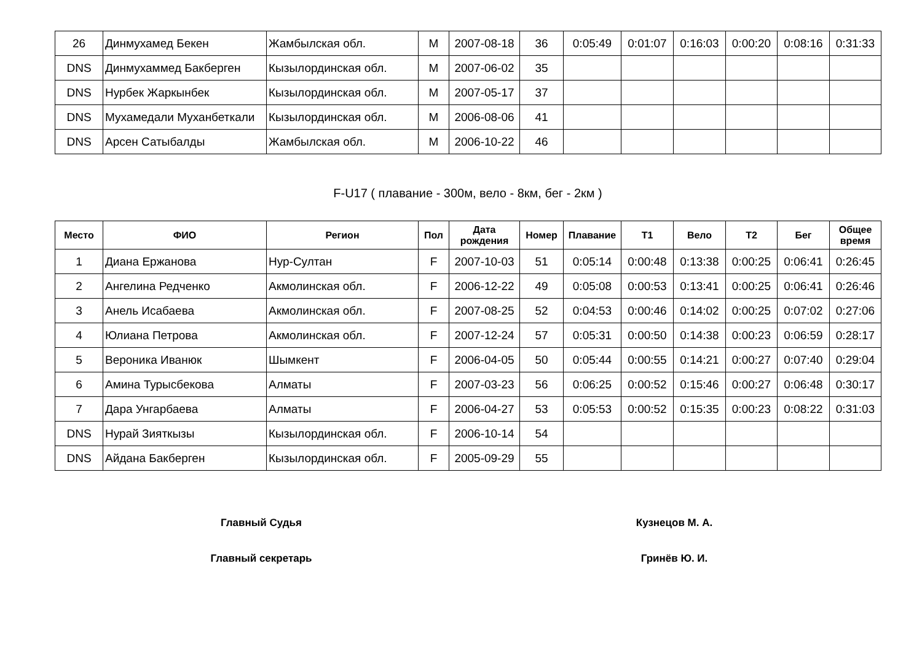| 26 | Динмухамед Бекен | Жамбылская обл. | M | 2007-08-18 | 36 | 0:05:49 | 0:01:07 | 0:16:03 | 0:00:20 | 0:08:16 | 0:31:33 |
| DNS | Динмухаммед Бакберген | Кызылординская обл. | M | 2007-06-02 | 35 | | | | | | |
| DNS | Нурбек Жаркынбек | Кызылординская обл. | M | 2007-05-17 | 37 | | | | | | |
| DNS | Мухамедали Муханбеткали | Кызылординская обл. | M | 2006-08-06 | 41 | | | | | | |
| DNS | Арсен Сатыбалды | Жамбылская обл. | M | 2006-10-22 | 46 | | | | | | |
F-U17 ( плавание - 300м, вело - 8км, бег - 2км )
| Место | ФИО | Регион | Пол | Дата рождения | Номер | Плавание | T1 | Вело | T2 | Бег | Общее время |
| --- | --- | --- | --- | --- | --- | --- | --- | --- | --- | --- | --- |
| 1 | Диана Ержанова | Нур-Султан | F | 2007-10-03 | 51 | 0:05:14 | 0:00:48 | 0:13:38 | 0:00:25 | 0:06:41 | 0:26:45 |
| 2 | Ангелина Редченко | Акмолинская обл. | F | 2006-12-22 | 49 | 0:05:08 | 0:00:53 | 0:13:41 | 0:00:25 | 0:06:41 | 0:26:46 |
| 3 | Анель Исабаева | Акмолинская обл. | F | 2007-08-25 | 52 | 0:04:53 | 0:00:46 | 0:14:02 | 0:00:25 | 0:07:02 | 0:27:06 |
| 4 | Юлиана Петрова | Акмолинская обл. | F | 2007-12-24 | 57 | 0:05:31 | 0:00:50 | 0:14:38 | 0:00:23 | 0:06:59 | 0:28:17 |
| 5 | Вероника Иванюк | Шымкент | F | 2006-04-05 | 50 | 0:05:44 | 0:00:55 | 0:14:21 | 0:00:27 | 0:07:40 | 0:29:04 |
| 6 | Амина Турысбекова | Алматы | F | 2007-03-23 | 56 | 0:06:25 | 0:00:52 | 0:15:46 | 0:00:27 | 0:06:48 | 0:30:17 |
| 7 | Дара Унгарбаева | Алматы | F | 2006-04-27 | 53 | 0:05:53 | 0:00:52 | 0:15:35 | 0:00:23 | 0:08:22 | 0:31:03 |
| DNS | Нурай Зияткызы | Кызылординская обл. | F | 2006-10-14 | 54 | | | | | | |
| DNS | Айдана Бакберген | Кызылординская обл. | F | 2005-09-29 | 55 | | | | | | |
Главный Судья Кузнецов М. А.
Главный секретарь Гринёв Ю. И.